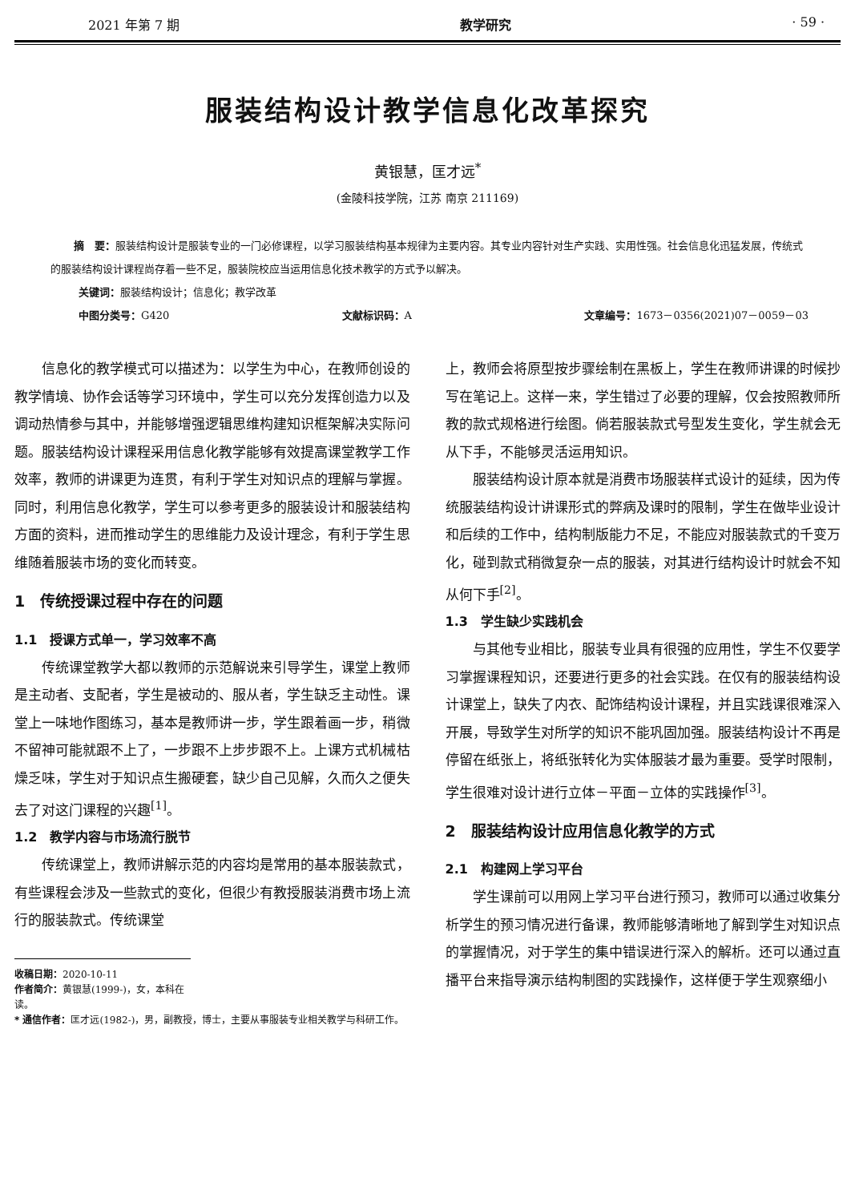2021 年第 7 期 教学研究 · 59 ·
服装结构设计教学信息化改革探究
黄银慧，匡才远<sup>*</sup>
(金陵科技学院，江苏 南京 211169)
摘　要：服装结构设计是服装专业的一门必修课程，以学习服装结构基本规律为主要内容。其专业内容针对生产实践、实用性强。社会信息化迅猛发展，传统式的服装结构设计课程尚存着一些不足，服装院校应当运用信息化技术教学的方式予以解决。
关键词：服装结构设计；信息化；教学改革
中图分类号：G420 文献标识码：A 文章编号：1673－0356(2021)07－0059－03
信息化的教学模式可以描述为：以学生为中心，在教师创设的教学情境、协作会话等学习环境中，学生可以充分发挥创造力以及调动热情参与其中，并能够增强逻辑思维构建知识框架解决实际问题。服装结构设计课程采用信息化教学能够有效提高课堂教学工作效率，教师的讲课更为连贯，有利于学生对知识点的理解与掌握。同时，利用信息化教学，学生可以参考更多的服装设计和服装结构方面的资料，进而推动学生的思维能力及设计理念，有利于学生思维随着服装市场的变化而转变。
1　传统授课过程中存在的问题
1.1　授课方式单一，学习效率不高
传统课堂教学大都以教师的示范解说来引导学生，课堂上教师是主动者、支配者，学生是被动的、服从者，学生缺乏主动性。课堂上一味地作图练习，基本是教师讲一步，学生跟着画一步，稍微不留神可能就跟不上了，一步跟不上步步跟不上。上课方式机械枯燥乏味，学生对于知识点生搬硬套，缺少自己见解，久而久之便失去了对这门课程的兴趣<sup>[1]</sup>。
1.2　教学内容与市场流行脱节
传统课堂上，教师讲解示范的内容均是常用的基本服装款式，有些课程会涉及一些款式的变化，但很少有教授服装消费市场上流行的服装款式。传统课堂
收稿日期：2020-10-11
作者简介：黄银慧(1999-)，女，本科在读。
* 通信作者：匡才远(1982-)，男，副教授，博士，主要从事服装专业相关教学与科研工作。
上，教师会将原型按步骤绘制在黑板上，学生在教师讲课的时候抄写在笔记上。这样一来，学生错过了必要的理解，仅会按照教师所教的款式规格进行绘图。倘若服装款式号型发生变化，学生就会无从下手，不能够灵活运用知识。
服装结构设计原本就是消费市场服装样式设计的延续，因为传统服装结构设计讲课形式的弊病及课时的限制，学生在做毕业设计和后续的工作中，结构制版能力不足，不能应对服装款式的千变万化，碰到款式稍微复杂一点的服装，对其进行结构设计时就会不知从何下手<sup>[2]</sup>。
1.3　学生缺少实践机会
与其他专业相比，服装专业具有很强的应用性，学生不仅要学习掌握课程知识，还要进行更多的社会实践。在仅有的服装结构设计课堂上，缺失了内衣、配饰结构设计课程，并且实践课很难深入开展，导致学生对所学的知识不能巩固加强。服装结构设计不再是停留在纸张上，将纸张转化为实体服装才最为重要。受学时限制，学生很难对设计进行立体－平面－立体的实践操作<sup>[3]</sup>。
2　服装结构设计应用信息化教学的方式
2.1　构建网上学习平台
学生课前可以用网上学习平台进行预习，教师可以通过收集分析学生的预习情况进行备课，教师能够清晰地了解到学生对知识点的掌握情况，对于学生的集中错误进行深入的解析。还可以通过直播平台来指导演示结构制图的实践操作，这样便于学生观察细小